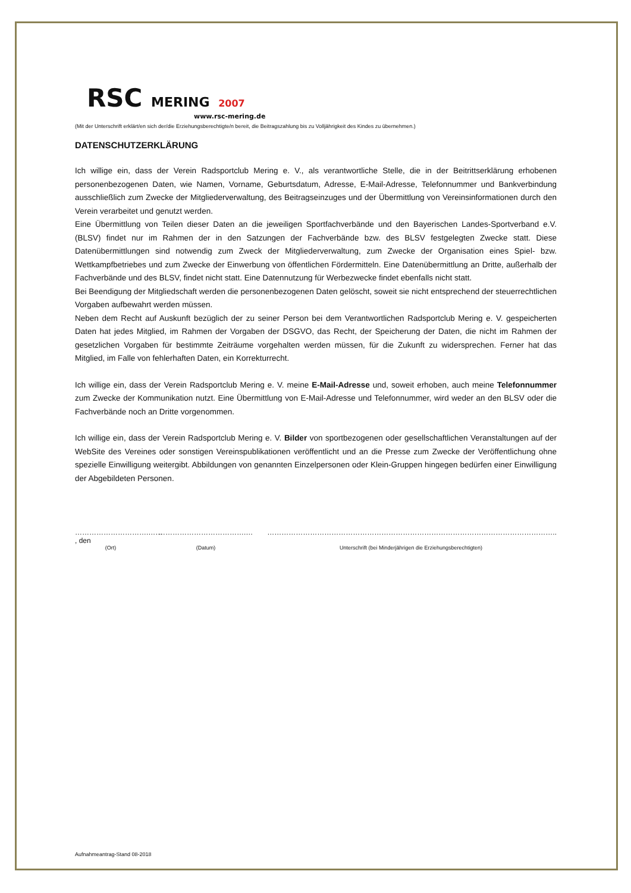RSC MERING 2007
www.rsc-mering.de
(Mit der Unterschrift erklärt/en sich der/die Erziehungsberechtigte/n bereit, die Beitragszahlung bis zu Volljährigkeit des Kindes zu übernehmen.)
DATENSCHUTZERKLÄRUNG
Ich willige ein, dass der Verein Radsportclub Mering e. V., als verantwortliche Stelle, die in der Beitrittserklärung erhobenen personenbezogenen Daten, wie Namen, Vorname, Geburtsdatum, Adresse, E-Mail-Adresse, Telefonnummer und Bankverbindung ausschließlich zum Zwecke der Mitgliederverwaltung, des Beitragseinzuges und der Übermittlung von Vereinsinformationen durch den Verein verarbeitet und genutzt werden.
Eine Übermittlung von Teilen dieser Daten an die jeweiligen Sportfachverbände und den Bayerischen Landes-Sportverband e.V. (BLSV) findet nur im Rahmen der in den Satzungen der Fachverbände bzw. des BLSV festgelegten Zwecke statt. Diese Datenübermittlungen sind notwendig zum Zweck der Mitgliederverwaltung, zum Zwecke der Organisation eines Spiel- bzw. Wettkampfbetriebes und zum Zwecke der Einwerbung von öffentlichen Fördermitteln. Eine Datenübermittlung an Dritte, außerhalb der Fachverbände und des BLSV, findet nicht statt. Eine Datennutzung für Werbezwecke findet ebenfalls nicht statt.
Bei Beendigung der Mitgliedschaft werden die personenbezogenen Daten gelöscht, soweit sie nicht entsprechend der steuerrechtlichen Vorgaben aufbewahrt werden müssen.
Neben dem Recht auf Auskunft bezüglich der zu seiner Person bei dem Verantwortlichen Radsportclub Mering e. V. gespeicherten Daten hat jedes Mitglied, im Rahmen der Vorgaben der DSGVO, das Recht, der Speicherung der Daten, die nicht im Rahmen der gesetzlichen Vorgaben für bestimmte Zeiträume vorgehalten werden müssen, für die Zukunft zu widersprechen. Ferner hat das Mitglied, im Falle von fehlerhaften Daten, ein Korrekturrecht.
Ich willige ein, dass der Verein Radsportclub Mering e. V. meine E-Mail-Adresse und, soweit erhoben, auch meine Telefonnummer zum Zwecke der Kommunikation nutzt. Eine Übermittlung von E-Mail-Adresse und Telefonnummer, wird weder an den BLSV oder die Fachverbände noch an Dritte vorgenommen.
Ich willige ein, dass der Verein Radsportclub Mering e. V. Bilder von sportbezogenen oder gesellschaftlichen Veranstaltungen auf der WebSite des Vereines oder sonstigen Vereinspublikationen veröffentlicht und an die Presse zum Zwecke der Veröffentlichung ohne spezielle Einwilligung weitergibt. Abbildungen von genannten Einzelpersonen oder Klein-Gruppen hingegen bedürfen einer Einwilligung der Abgebildeten Personen.
………………………….…… , den ……………………………….… …………………………………………………………………………………………………………..
(Ort) (Datum) Unterschrift (bei Minderjährigen die Erziehungsberechtigten)
Aufnahmeantrag-Stand 08-2018